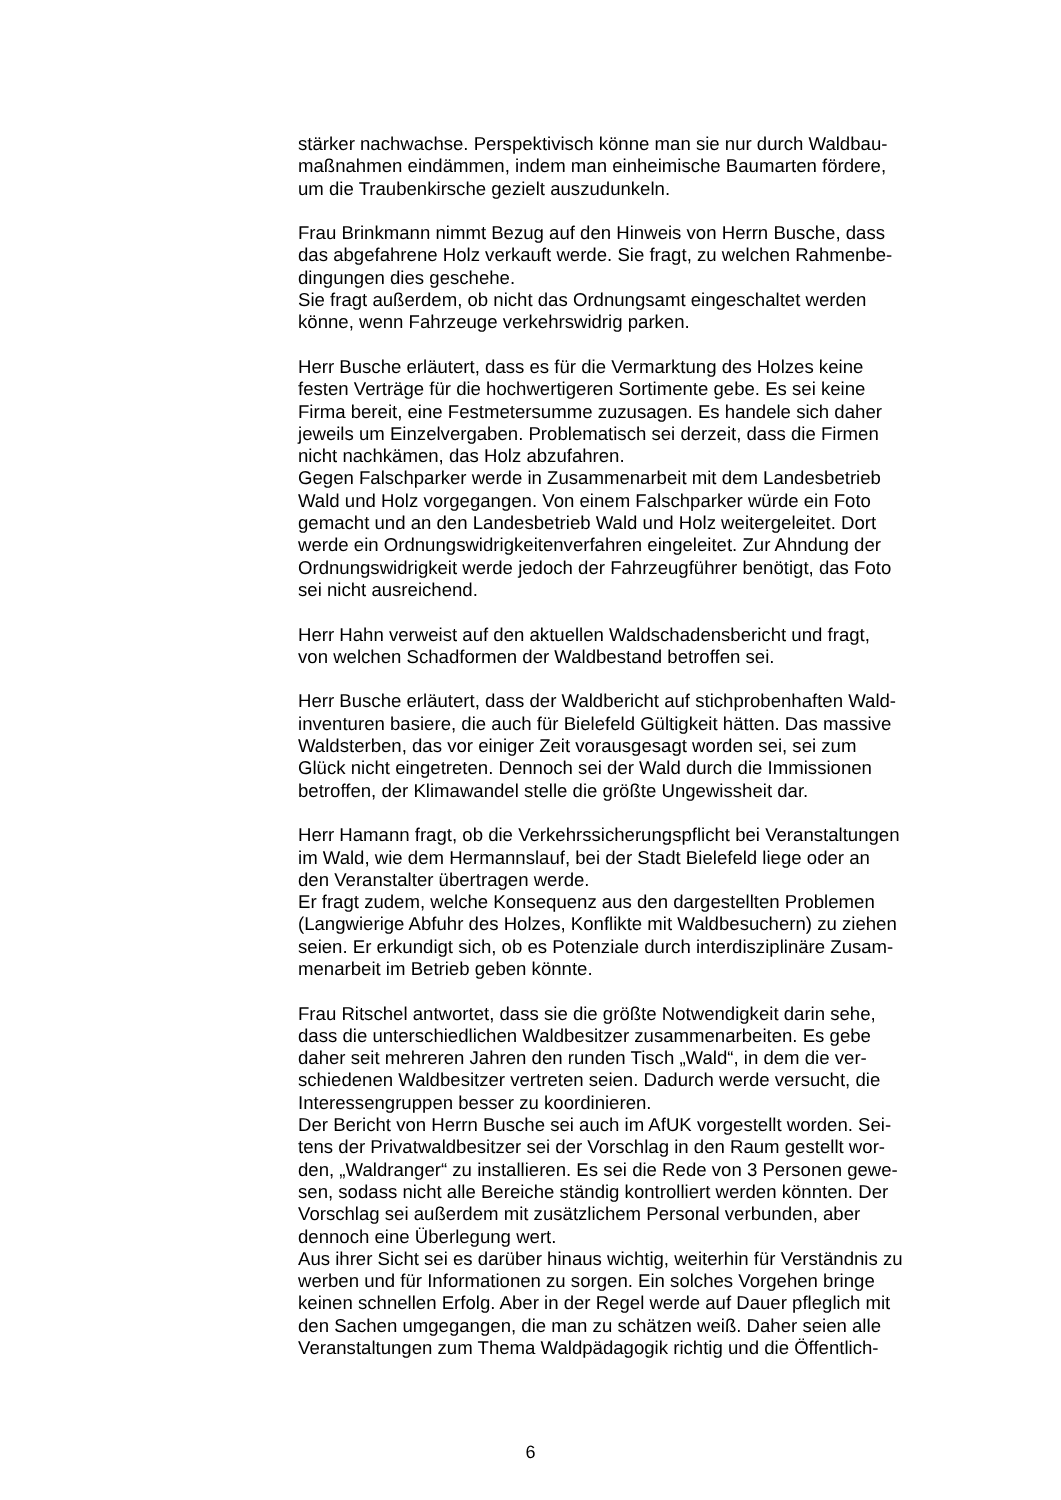stärker nachwachse. Perspektivisch könne man sie nur durch Waldbau-
maßnahmen eindämmen, indem man einheimische Baumarten fördere,
um die Traubenkirsche gezielt auszudunkeln.
Frau Brinkmann nimmt Bezug auf den Hinweis von Herrn Busche, dass
das abgefahrene Holz verkauft werde. Sie fragt, zu welchen Rahmenbe-
dingungen dies geschehe.
Sie fragt außerdem, ob nicht das Ordnungsamt eingeschaltet werden
könne, wenn Fahrzeuge verkehrswidrig parken.
Herr Busche erläutert, dass es für die Vermarktung des Holzes keine
festen Verträge für die hochwertigeren Sortimente gebe. Es sei keine
Firma bereit, eine Festmetersumme zuzusagen. Es handele sich daher
jeweils um Einzelvergaben. Problematisch sei derzeit, dass die Firmen
nicht nachkämen, das Holz abzufahren.
Gegen Falschparker werde in Zusammenarbeit mit dem Landesbetrieb
Wald und Holz vorgegangen. Von einem Falschparker würde ein Foto
gemacht und an den Landesbetrieb Wald und Holz weitergeleitet. Dort
werde ein Ordnungswidrigkeitenverfahren eingeleitet. Zur Ahndung der
Ordnungswidrigkeit werde jedoch der Fahrzeugführer benötigt, das Foto
sei nicht ausreichend.
Herr Hahn verweist auf den aktuellen Waldschadensbericht und fragt,
von welchen Schadformen der Waldbestand betroffen sei.
Herr Busche erläutert, dass der Waldbericht auf stichprobenhaften Wald-
inventuren basiere, die auch für Bielefeld Gültigkeit hätten. Das massive
Waldsterben, das vor einiger Zeit vorausgesagt worden sei, sei zum
Glück nicht eingetreten. Dennoch sei der Wald durch die Immissionen
betroffen, der Klimawandel stelle die größte Ungewissheit dar.
Herr Hamann fragt, ob die Verkehrssicherungspflicht bei Veranstaltungen
im Wald, wie dem Hermannslauf, bei der Stadt Bielefeld liege oder an
den Veranstalter übertragen werde.
Er fragt zudem, welche Konsequenz aus den dargestellten Problemen
(Langwierige Abfuhr des Holzes, Konflikte mit Waldbesuchern) zu ziehen
seien. Er erkundigt sich, ob es Potenziale durch interdisziplinäre Zusam-
menarbeit im Betrieb geben könnte.
Frau Ritschel antwortet, dass sie die größte Notwendigkeit darin sehe,
dass die unterschiedlichen Waldbesitzer zusammenarbeiten. Es gebe
daher seit mehreren Jahren den runden Tisch „Wald“, in dem die ver-
schiedenen Waldbesitzer vertreten seien. Dadurch werde versucht, die
Interessengruppen besser zu koordinieren.
Der Bericht von Herrn Busche sei auch im AfUK vorgestellt worden. Sei-
tens der Privatwaldbesitzer sei der Vorschlag in den Raum gestellt wor-
den, „Waldranger“ zu installieren. Es sei die Rede von 3 Personen gewe-
sen, sodass nicht alle Bereiche ständig kontrolliert werden könnten. Der
Vorschlag sei außerdem mit zusätzlichem Personal verbunden, aber
dennoch eine Überlegung wert.
Aus ihrer Sicht sei es darüber hinaus wichtig, weiterhin für Verständnis zu
werben und für Informationen zu sorgen. Ein solches Vorgehen bringe
keinen schnellen Erfolg. Aber in der Regel werde auf Dauer pfleglich mit
den Sachen umgegangen, die man zu schätzen weiß. Daher seien alle
Veranstaltungen zum Thema Waldpädagogik richtig und die Öffentlich-
6